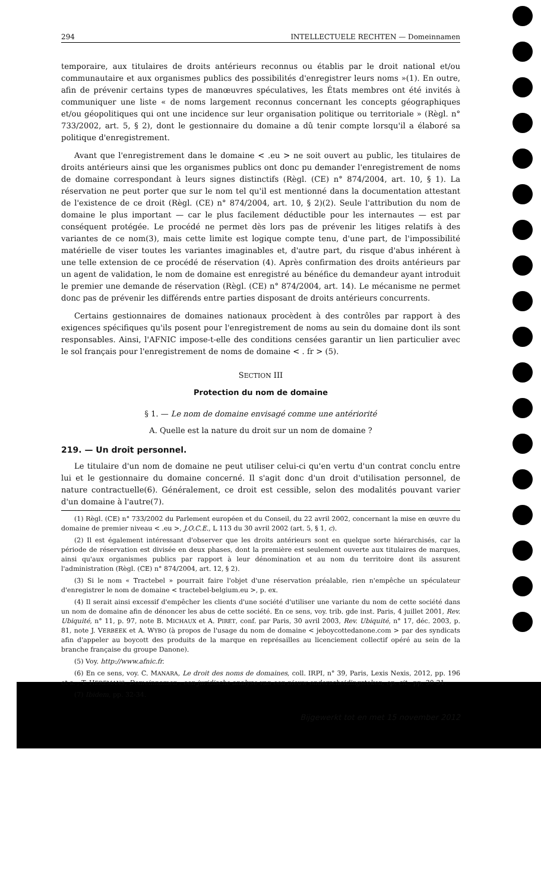294 INTELLECTUELE RECHTEN — Domeinnamen
temporaire, aux titulaires de droits antérieurs reconnus ou établis par le droit national et/ou communautaire et aux organismes publics des possibilités d'enregistrer leurs noms »(1). En outre, afin de prévenir certains types de manœuvres spéculatives, les États membres ont été invités à communiquer une liste « de noms largement reconnus concernant les concepts géographiques et/ou géopolitiques qui ont une incidence sur leur organisation politique ou territoriale » (Règl. n° 733/2002, art. 5, § 2), dont le gestionnaire du domaine a dû tenir compte lorsqu'il a élaboré sa politique d'enregistrement.
Avant que l'enregistrement dans le domaine < .eu > ne soit ouvert au public, les titulaires de droits antérieurs ainsi que les organismes publics ont donc pu demander l'enregistrement de noms de domaine correspondant à leurs signes distinctifs (Règl. (CE) n° 874/2004, art. 10, § 1). La réservation ne peut porter que sur le nom tel qu'il est mentionné dans la documentation attestant de l'existence de ce droit (Règl. (CE) n° 874/2004, art. 10, § 2)(2). Seule l'attribution du nom de domaine le plus important — car le plus facilement déductible pour les internautes — est par conséquent protégée. Le procédé ne permet dès lors pas de prévenir les litiges relatifs à des variantes de ce nom(3), mais cette limite est logique compte tenu, d'une part, de l'impossibilité matérielle de viser toutes les variantes imaginables et, d'autre part, du risque d'abus inhérent à une telle extension de ce procédé de réservation (4). Après confirmation des droits antérieurs par un agent de validation, le nom de domaine est enregistré au bénéfice du demandeur ayant introduit le premier une demande de réservation (Règl. (CE) n° 874/2004, art. 14). Le mécanisme ne permet donc pas de prévenir les différends entre parties disposant de droits antérieurs concurrents.
Certains gestionnaires de domaines nationaux procèdent à des contrôles par rapport à des exigences spécifiques qu'ils posent pour l'enregistrement de noms au sein du domaine dont ils sont responsables. Ainsi, l'AFNIC impose-t-elle des conditions censées garantir un lien particulier avec le sol français pour l'enregistrement de noms de domaine < . fr > (5).
SECTION III
Protection du nom de domaine
§ 1. — Le nom de domaine envisagé comme une antériorité
A. Quelle est la nature du droit sur un nom de domaine ?
219. — Un droit personnel.
Le titulaire d'un nom de domaine ne peut utiliser celui-ci qu'en vertu d'un contrat conclu entre lui et le gestionnaire du domaine concerné. Il s'agit donc d'un droit d'utilisation personnel, de nature contractuelle(6). Généralement, ce droit est cessible, selon des modalités pouvant varier d'un domaine à l'autre(7).
(1) Règl. (CE) n° 733/2002 du Parlement européen et du Conseil, du 22 avril 2002, concernant la mise en œuvre du domaine de premier niveau < .eu >, J.O.C.E., L 113 du 30 avril 2002 (art. 5, § 1, c).
(2) Il est également intéressant d'observer que les droits antérieurs sont en quelque sorte hiérarchisés, car la période de réservation est divisée en deux phases, dont la première est seulement ouverte aux titulaires de marques, ainsi qu'aux organismes publics par rapport à leur dénomination et au nom du territoire dont ils assurent l'administration (Règl. (CE) n° 874/2004, art. 12, § 2).
(3) Si le nom « Tractebel » pourrait faire l'objet d'une réservation préalable, rien n'empêche un spéculateur d'enregistrer le nom de domaine < tractebel-belgium.eu >, p. ex.
(4) Il serait ainsi excessif d'empêcher les clients d'une société d'utiliser une variante du nom de cette société dans un nom de domaine afin de dénoncer les abus de cette société. En ce sens, voy. trib. gde inst. Paris, 4 juillet 2001, Rev. Ubiquité, n° 11, p. 97, note B. MICHAUX et A. PIRET, conf. par Paris, 30 avril 2003, Rev. Ubiquité, n° 17, déc. 2003, p. 81, note J. VERBEEK et A. WYBO (à propos de l'usage du nom de domaine < jeboycottedanone.com > par des syndicats afin d'appeler au boycott des produits de la marque en représailles au licenciement collectif opéré au sein de la branche française du groupe Danone).
(5) Voy. http://www.afnic.fr.
(6) En ce sens, voy. C. MANARA, Le droit des noms de domaines, coll. IRPI, n° 39, Paris, Lexis Nexis, 2012, pp. 196 et s. ; T. HEREMANS, Domeinnamen : een juridische analyse van een nieuw onderscheidingsteken, op. cit., pp. 30-31.
(7) Ibidem, pp. 32-34.
Bijgewerkt tot en met 15 november 2012